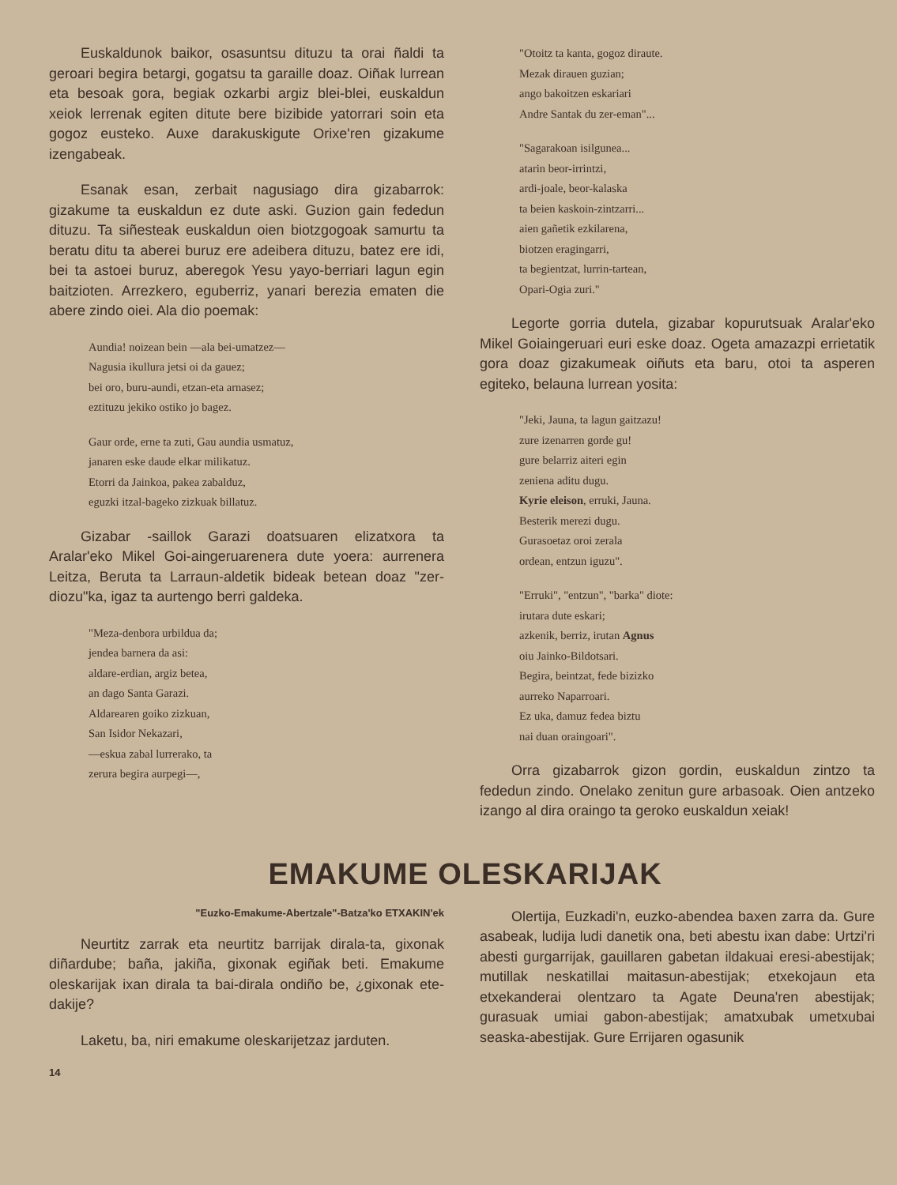Euskaldunok baikor, osasuntsu dituzu ta orai ñaldi ta geroari begira betargi, gogatsu ta garaille doaz. Oiñak lurrean eta besoak gora, begiak ozkarbi argiz blei-blei, euskaldun xeiok lerrenak egiten ditute bere bizibide yatorrari soin eta gogoz eusteko. Auxe darakuskigute Orixe'ren gizakume izengabeak.
Esanak esan, zerbait nagusiago dira gizabarrok: gizakume ta euskaldun ez dute aski. Guzion gain fededun dituzu. Ta siñesteak euskaldun oien biotzgogoak samurtu ta beratu ditu ta aberei buruz ere adeibera dituzu, batez ere idi, bei ta astoei buruz, aberegok Yesu yayo-berriari lagun egin baitzioten. Arrezkero, eguberriz, yanari berezia ematen die abere zindo oiei. Ala dio poemak:
Aundia! noizean bein —ala bei-umatzez—
Nagusia ikullura jetsi oi da gauez;
bei oro, buru-aundi, etzan-eta arnasez;
eztituzu jekiko ostiko jo bagez.
Gaur orde, erne ta zuti, Gau aundia usmatuz,
janaren eske daude elkar milikatuz.
Etorri da Jainkoa, pakea zabalduz,
eguzki itzal-bageko zizkuak billatuz.
Gizabar -saillok Garazi doatsuaren elizatxora ta Aralar'eko Mikel Goi-aingeruarenera dute yoera: aurrenera Leitza, Beruta ta Larraun-aldetik bideak betean doaz "zer-diozu"ka, igaz ta aurtengo berri galdeka.
"Meza-denbora urbildua da;
jendea barnera da asi:
aldare-erdian, argiz betea,
an dago Santa Garazi.
Aldarearen goiko zizkuan,
San Isidor Nekazari,
—eskua zabal lurrerako, ta
zerura begira aurpegi—,
"Otoitz ta kanta, gogoz diraute.
Mezak dirauen guzian;
ango bakoitzen eskariari
Andre Santak du zer-eman"...
"Sagarakoan isilgunea...
atarin beor-irrintzi,
ardi-joale, beor-kalaska
ta beien kaskoin-zintzarri...
aien gañetik ezkilarena,
biotzen eragingarri,
ta begientzat, lurrin-tartean,
Opari-Ogia zuri."
Legorte gorria dutela, gizabar kopurutsuak Aralar'eko Mikel Goiaingeruari euri eske doaz. Ogeta amazazpi errietatik gora doaz gizakumeak oiñuts eta baru, otoi ta asperen egiteko, belauna lurrean yosita:
"Jeki, Jauna, ta lagun gaitzazu!
zure izenarren gorde gu!
gure belarriz aiteri egin
zeniena aditu dugu.
Kyrie eleison, erruki, Jauna.
Besterik merezi dugu.
Gurasoetaz oroi zerala
ordean, entzun iguzu".
"Erruki", "entzun", "barka" diote:
irutara dute eskari;
azkenik, berriz, irutan Agnus
oiu Jainko-Bildotsari.
Begira, beintzat, fede bizizko
aurreko Naparroari.
Ez uka, damuz fedea biztu
nai duan oraingoari".
Orra gizabarrok gizon gordin, euskaldun zintzo ta fededun zindo. Onelako zenitun gure arbasoak. Oien antzeko izango al dira oraingo ta geroko euskaldun xeiak!
EMAKUME OLESKARIJAK
"Euzko-Emakume-Abertzale"-Batza'ko ETXAKIN'ek
Neurtitz zarrak eta neurtitz barrijak dirala-ta, gixonak diñardube; baña, jakiña, gixonak egiñak beti. Emakume oleskarijak ixan dirala ta bai-dirala ondiño be, ¿gixonak ete-dakije?
Laketu, ba, niri emakume oleskarijetzaz jarduten.
14
Olertija, Euzkadi'n, euzko-abendea baxen zarra da. Gure asabeak, ludija ludi danetik ona, beti abestu ixan dabe: Urtzi'ri abesti gurgarrijak, gauillaren gabetan ildakuai eresi-abestijak; mutillak neskatillai maitasun-abestijak; etxekojaun eta etxekanderai olentzaro ta Agate Deuna'ren abestijak; gurasuak umiai gabon-abestijak; amatxubak umetxubai seaska-abestijak. Gure Errijaren ogasunik